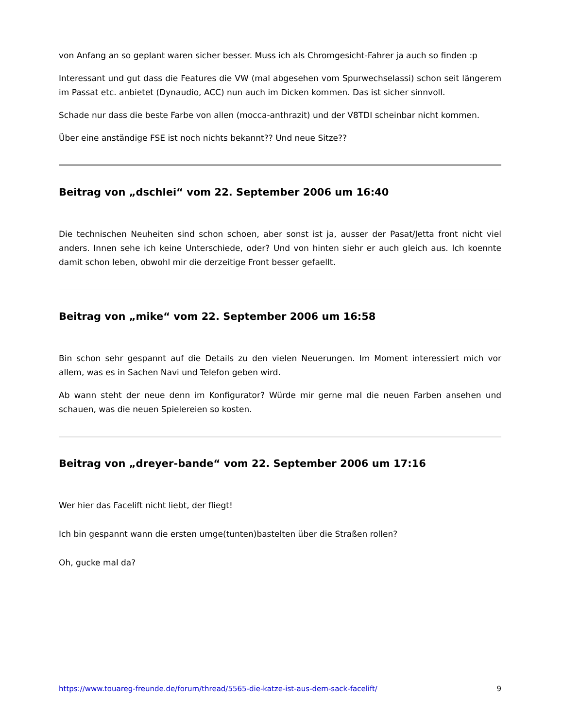von Anfang an so geplant waren sicher besser. Muss ich als Chromgesicht-Fahrer ja auch so finden :p
Interessant und gut dass die Features die VW (mal abgesehen vom Spurwechselassi) schon seit längerem im Passat etc. anbietet (Dynaudio, ACC) nun auch im Dicken kommen. Das ist sicher sinnvoll.
Schade nur dass die beste Farbe von allen (mocca-anthrazit) und der V8TDI scheinbar nicht kommen.
Über eine anständige FSE ist noch nichts bekannt?? Und neue Sitze??
Beitrag von „dschlei“ vom 22. September 2006 um 16:40
Die technischen Neuheiten sind schon schoen, aber sonst ist ja, ausser der Pasat/Jetta front nicht viel anders. Innen sehe ich keine Unterschiede, oder? Und von hinten siehr er auch gleich aus. Ich koennte damit schon leben, obwohl mir die derzeitige Front besser gefaellt.
Beitrag von „mike“ vom 22. September 2006 um 16:58
Bin schon sehr gespannt auf die Details zu den vielen Neuerungen. Im Moment interessiert mich vor allem, was es in Sachen Navi und Telefon geben wird.
Ab wann steht der neue denn im Konfigurator? Würde mir gerne mal die neuen Farben ansehen und schauen, was die neuen Spielereien so kosten.
Beitrag von „dreyer-bande“ vom 22. September 2006 um 17:16
Wer hier das Facelift nicht liebt, der fliegt!
Ich bin gespannt wann die ersten umge(tunten)bastelten über die Straßen rollen?
Oh, gucke mal da?
https://www.touareg-freunde.de/forum/thread/5565-die-katze-ist-aus-dem-sack-facelift/ 9